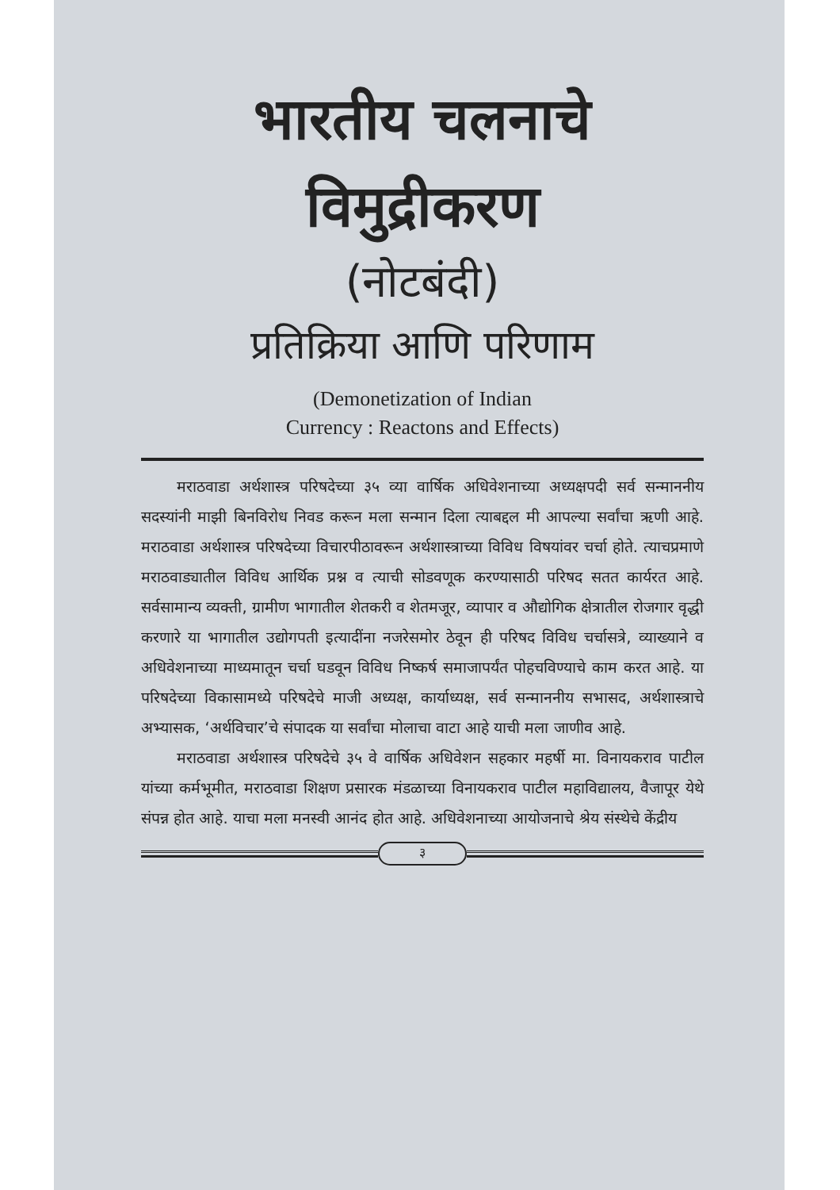भारतीय चलनाचे
विमुद्रीकरण
(नोटबंदी)
प्रतिक्रिया आणि परिणाम
(Demonetization of Indian
Currency : Reactons and Effects)
मराठवाडा अर्थशास्त्र परिषदेच्या ३५ व्या वार्षिक अधिवेशनाच्या अध्यक्षपदी सर्व सन्माननीय सदस्यांनी माझी बिनविरोध निवड करून मला सन्मान दिला त्याबद्दल मी आपल्या सर्वांचा ऋणी आहे. मराठवाडा अर्थशास्त्र परिषदेच्या विचारपीठावरून अर्थशास्त्राच्या विविध विषयांवर चर्चा होते. त्याचप्रमाणे मराठवाड्यातील विविध आर्थिक प्रश्न व त्याची सोडवणूक करण्यासाठी परिषद सतत कार्यरत आहे. सर्वसामान्य व्यक्ती, ग्रामीण भागातील शेतकरी व शेतमजूर, व्यापार व औद्योगिक क्षेत्रातील रोजगार वृद्धी करणारे या भागातील उद्योगपती इत्यादींना नजरेसमोर ठेवून ही परिषद विविध चर्चासत्रे, व्याख्याने व अधिवेशनाच्या माध्यमातून चर्चा घडवून विविध निष्कर्ष समाजापर्यंत पोहचविण्याचे काम करत आहे. या परिषदेच्या विकासामध्ये परिषदेचे माजी अध्यक्ष, कार्याध्यक्ष, सर्व सन्माननीय सभासद, अर्थशास्त्राचे अभ्यासक, ‘अर्थविचार’चे संपादक या सर्वांचा मोलाचा वाटा आहे याची मला जाणीव आहे.
मराठवाडा अर्थशास्त्र परिषदेचे ३५ वे वार्षिक अधिवेशन सहकार महर्षी मा. विनायकराव पाटील यांच्या कर्मभूमीत, मराठवाडा शिक्षण प्रसारक मंडळाच्या विनायकराव पाटील महाविद्यालय, वैजापूर येथे संपन्न होत आहे. याचा मला मनस्वी आनंद होत आहे. अधिवेशनाच्या आयोजनाचे श्रेय संस्थेचे केंद्रीय
३